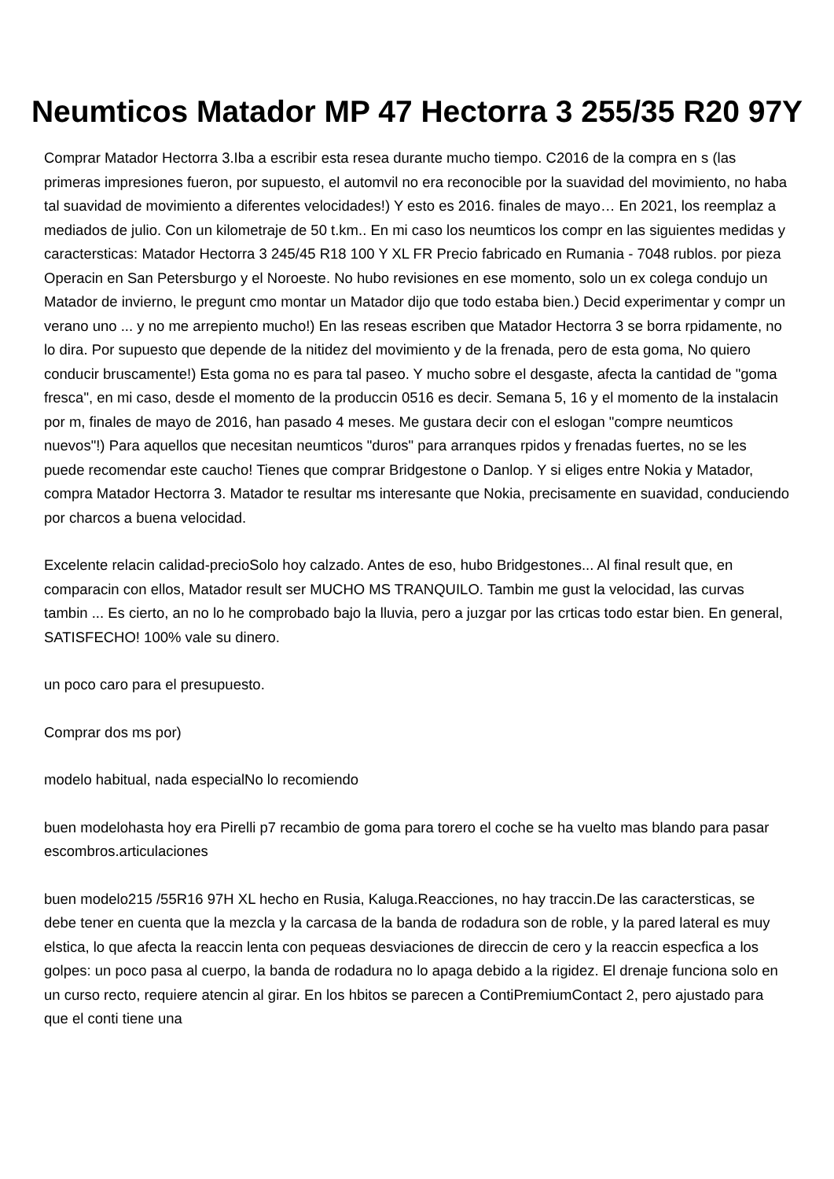Neumticos Matador MP 47 Hectorra 3 255/35 R20 97Y
Comprar Matador Hectorra 3.Iba a escribir esta resea durante mucho tiempo. C2016 de la compra en s (las primeras impresiones fueron, por supuesto, el automvil no era reconocible por la suavidad del movimiento, no haba tal suavidad de movimiento a diferentes velocidades!) Y esto es 2016. finales de mayo… En 2021, los reemplaz a mediados de julio. Con un kilometraje de 50 t.km.. En mi caso los neumticos los compr en las siguientes medidas y caractersticas: Matador Hectorra 3 245/45 R18 100 Y XL FR Precio fabricado en Rumania - 7048 rublos. por pieza Operacin en San Petersburgo y el Noroeste. No hubo revisiones en ese momento, solo un ex colega condujo un Matador de invierno, le pregunt cmo montar un Matador dijo que todo estaba bien.) Decid experimentar y compr un verano uno ... y no me arrepiento mucho!) En las reseas escriben que Matador Hectorra 3 se borra rpidamente, no lo dira. Por supuesto que depende de la nitidez del movimiento y de la frenada, pero de esta goma, No quiero conducir bruscamente!) Esta goma no es para tal paseo. Y mucho sobre el desgaste, afecta la cantidad de "goma fresca", en mi caso, desde el momento de la produccin 0516 es decir. Semana 5, 16 y el momento de la instalacin por m, finales de mayo de 2016, han pasado 4 meses. Me gustara decir con el eslogan "compre neumticos nuevos"!) Para aquellos que necesitan neumticos "duros" para arranques rpidos y frenadas fuertes, no se les puede recomendar este caucho! Tienes que comprar Bridgestone o Danlop. Y si eliges entre Nokia y Matador, compra Matador Hectorra 3. Matador te resultar ms interesante que Nokia, precisamente en suavidad, conduciendo por charcos a buena velocidad.
Excelente relacin calidad-precioSolo hoy calzado. Antes de eso, hubo Bridgestones... Al final result que, en comparacin con ellos, Matador result ser MUCHO MS TRANQUILO. Tambin me gust la velocidad, las curvas tambin ... Es cierto, an no lo he comprobado bajo la lluvia, pero a juzgar por las crticas todo estar bien. En general, SATISFECHO! 100% vale su dinero.
un poco caro para el presupuesto.
Comprar dos ms por)
modelo habitual, nada especialNo lo recomiendo
buen modelohasta hoy era Pirelli p7 recambio de goma para torero el coche se ha vuelto mas blando para pasar escombros.articulaciones
buen modelo215 /55R16 97H XL hecho en Rusia, Kaluga.Reacciones, no hay traccin.De las caractersticas, se debe tener en cuenta que la mezcla y la carcasa de la banda de rodadura son de roble, y la pared lateral es muy elstica, lo que afecta la reaccin lenta con pequeas desviaciones de direccin de cero y la reaccin especfica a los golpes: un poco pasa al cuerpo, la banda de rodadura no lo apaga debido a la rigidez. El drenaje funciona solo en un curso recto, requiere atencin al girar. En los hbitos se parecen a ContiPremiumContact 2, pero ajustado para que el conti tiene una